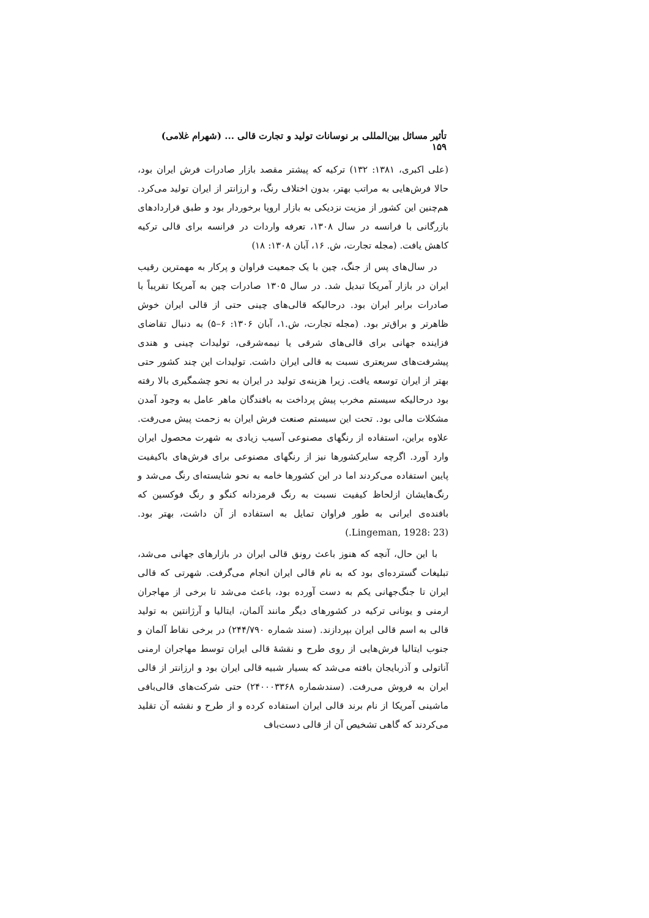تأثیر مسائل بین‌المللی بر نوسانات تولید و تجارت قالی ... (شهرام غلامی) ۱۵۹
(علی اکبری، ۱۳۸۱: ۱۳۲) ترکیه که پیشتر مقصد بازار صادرات فرش ایران بود، حالا فرش‌هایی به مراتب بهتر، بدون اختلاف رنگ، و ارزانتر از ایران تولید می‌کرد. هم‌چنین این کشور از مزیت نزدیکی به بازار اروپا برخوردار بود و طبق قراردادهای بازرگانی با فرانسه در سال ۱۳۰۸، تعرفه واردات در فرانسه برای قالی ترکیه کاهش یافت. (مجله تجارت، ش. ۱۶، آبان ۱۳۰۸: ۱۸)
در سال‌های پس از جنگ، چین با یک جمعیت فراوان و پرکار به مهمترین رقیب ایران در بازار آمریکا تبدیل شد. در سال ۱۳۰۵ صادرات چین به آمریکا تقریباً با صادرات برابر ایران بود. درحالیکه قالی‌های چینی حتی از قالی ایران خوش ظاهرتر و براق‌تر بود. (مجله تجارت، ش.۱، آبان ۱۳۰۶: ۶–۵) به دنبال تقاضای فزاینده جهانی برای قالی‌های شرقی یا نیمه‌شرقی، تولیدات چینی و هندی پیشرفت‌های سریعتری نسبت به قالی ایران داشت. تولیدات این چند کشور حتی بهتر از ایران توسعه یافت. زیرا هزینه‌ی تولید در ایران به نحو چشمگیری بالا رفته بود درحالیکه سیستم مخرب پیش پرداخت به بافندگان ماهر عامل به وجود آمدن مشکلات مالی بود. تحت این سیستم صنعت فرش ایران به زحمت پیش می‌رفت. علاوه براین، استفاده از رنگهای مصنوعی آسیب زیادی به شهرت محصول ایران وارد آورد. اگرچه سایرکشورها نیز از رنگهای مصنوعی برای فرش‌های باکیفیت پایین استفاده می‌کردند اما در این کشورها خامه به نحو شایسته‌ای رنگ می‌شد و رنگ‌هایشان ازلحاظ کیفیت نسبت به رنگ قرمزدانه کنگو و رنگ فوکسین که بافنده‌ی ایرانی به طور فراوان تمایل به استفاده از آن داشت، بهتر بود. (Lingeman, 1928: 23.)
با این حال، آنچه که هنوز باعث رونق قالی ایران در بازارهای جهانی می‌شد، تبلیغات گسترده‌ای بود که به نام قالی ایران انجام می‌گرفت. شهرتی که قالی ایران تا جنگ‌جهانی یکم به دست آورده بود، باعث می‌شد تا برخی از مهاجران ارمنی و یونانی ترکیه در کشورهای دیگر مانند آلمان، ایتالیا و آرژانتین به تولید قالی به اسم قالی ایران بپردازند. (سند شماره ۲۴۴/۷۹۰) در برخی نقاط آلمان و جنوب ایتالیا فرش‌هایی از روی طرح و نقشهٔ قالی ایران توسط مهاجران ارمنی آناتولی و آذربایجان بافته می‌شد که بسیار شبیه قالی ایران بود و ارزانتر از قالی ایران به فروش می‌رفت. (سندشماره ۲۴۰۰۰۳۳۶۸) حتی شرکت‌های قالی‌بافی ماشینی آمریکا از نام برند قالی ایران استفاده کرده و از طرح و نقشه آن تقلید می‌کردند که گاهی تشخیص آن از قالی دست‌باف